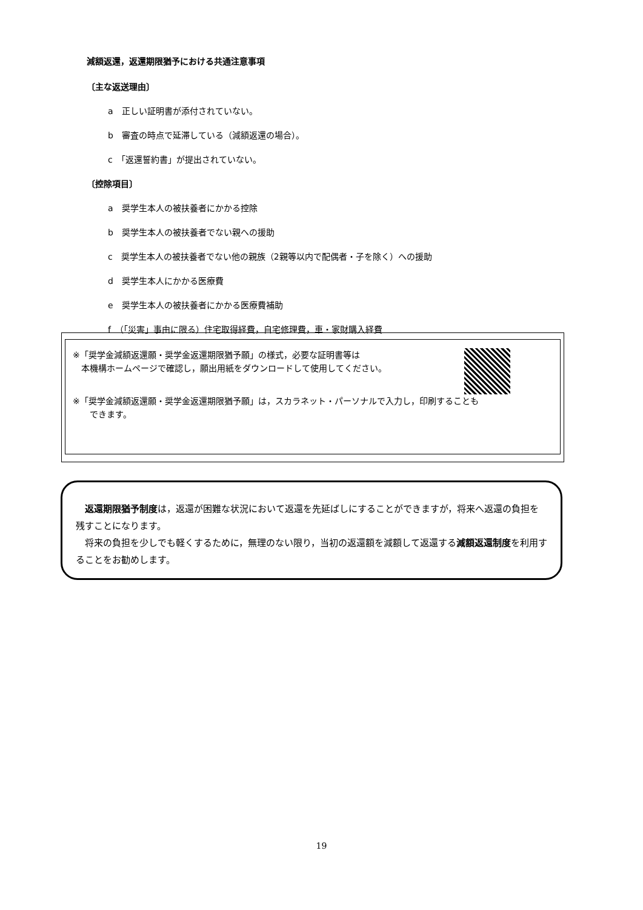減額返還，返還期限猶予における共通注意事項
〔主な返送理由〕
a　正しい証明書が添付されていない。
b　審査の時点で延滞している（減額返還の場合）。
c　「返還誓約書」が提出されていない。
〔控除項目〕
a　奨学生本人の被扶養者にかかる控除
b　奨学生本人の被扶養者でない親への援助
c　奨学生本人の被扶養者でない他の親族（2親等以内で配偶者・子を除く）への援助
d　奨学生本人にかかる医療費
e　奨学生本人の被扶養者にかかる医療費補助
f　（「災害」事由に限る）住宅取得経費，自宅修理費，車・家財購入経費
※「奨学金減額返還願・奨学金返還期限猶予願」の様式，必要な証明書等は
　本機構ホームページで確認し，願出用紙をダウンロードして使用してください。
※「奨学金減額返還願・奨学金返還期限猶予願」は，スカラネット・パーソナルで入力し，印刷することも
　　できます。
　返還期限猶予制度は，返還が困難な状況において返還を先延ばしにすることができますが，将来へ返還の負担を残すことになります。
　将来の負担を少しでも軽くするために，無理のない限り，当初の返還額を減額して返還する減額返還制度を利用することをお勧めします。
19